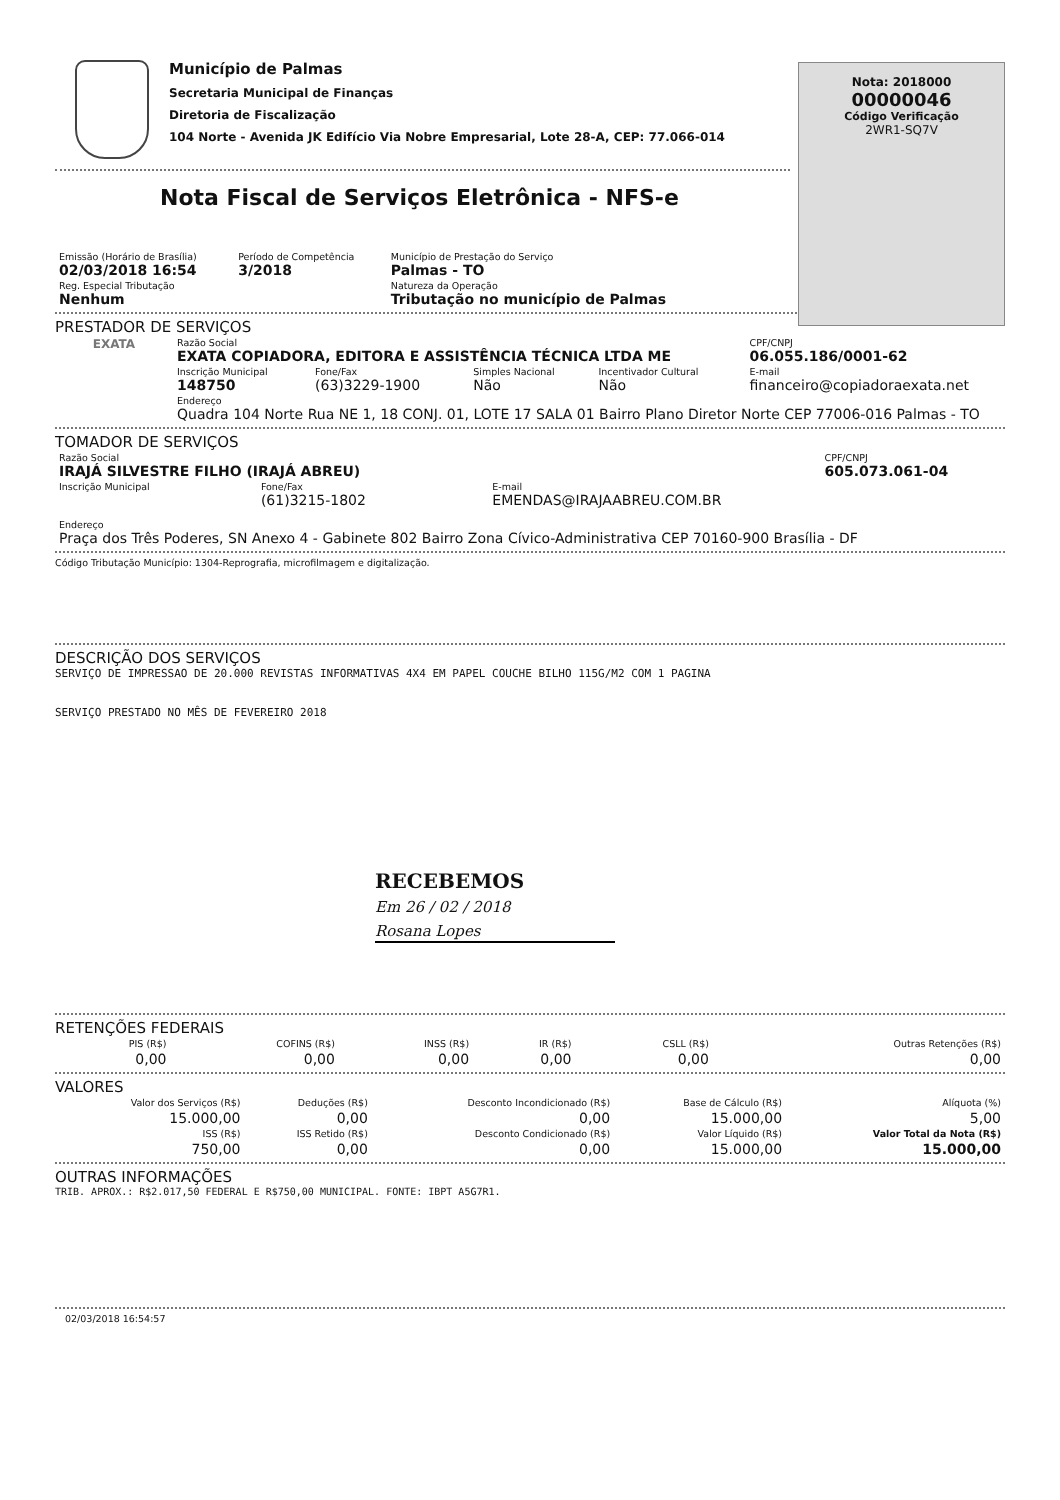Município de Palmas
Secretaria Municipal de Finanças
Diretoria de Fiscalização
104 Norte - Avenida JK Edifício Via Nobre Empresarial, Lote 28-A, CEP: 77.066-014
Nota: 2018000
00000046
Código Verificação
2WR1-SQ7V
Nota Fiscal de Serviços Eletrônica - NFS-e
| Emissão (Horário de Brasília) 02/03/2018 16:54 | Período de Competência 3/2018 | Município de Prestação do Serviço Palmas - TO |
| Reg. Especial Tributação Nenhum | | Natureza da Operação Tributação no município de Palmas |
PRESTADOR DE SERVIÇOS
| EXATA | Razão Social EXATA COPIADORA, EDITORA E ASSISTÊNCIA TÉCNICA LTDA ME | | | | CPF/CNPJ 06.055.186/0001-62 |
| | Inscrição Municipal 148750 | Fone/Fax (63)3229-1900 | Simples Nacional Não | Incentivador Cultural Não | E-mail financeiro@copiadoraexata.net |
| | Endereço Quadra 104 Norte Rua NE 1, 18 CONJ. 01, LOTE 17 SALA 01 Bairro Plano Diretor Norte CEP 77006-016 Palmas - TO | | | | |
TOMADOR DE SERVIÇOS
| Razão Social IRAJÁ SILVESTRE FILHO (IRAJÁ ABREU) | | | CPF/CNPJ 605.073.061-04 |
| Inscrição Municipal | Fone/Fax (61)3215-1802 | E-mail EMENDAS@IRAJAABREU.COM.BR | |
| Endereço Praça dos Três Poderes, SN Anexo 4 - Gabinete 802 Bairro Zona Cívico-Administrativa CEP 70160-900 Brasília - DF | | | |
Código Tributação Município: 1304-Reprografia, microfilmagem e digitalização.
DESCRIÇÃO DOS SERVIÇOS
SERVIÇO DE IMPRESSAO DE 20.000 REVISTAS INFORMATIVAS 4X4 EM PAPEL COUCHE BILHO 115G/M2 COM 1 PAGINA
SERVIÇO PRESTADO NO MÊS DE FEVEREIRO 2018
RECEBEMOS
Em 26 / 02 / 2018
Rosana Lopes
RETENÇÕES FEDERAIS
| PIS (R$) | COFINS (R$) | INSS (R$) | IR (R$) | CSLL (R$) | Outras Retenções (R$) |
| 0,00 | 0,00 | 0,00 | 0,00 | 0,00 | 0,00 |
VALORES
| Valor dos Serviços (R$) | Deduções (R$) | Desconto Incondicionado (R$) | Base de Cálculo (R$) | Alíquota (%) |
| 15.000,00 | 0,00 | 0,00 | 15.000,00 | 5,00 |
| ISS (R$) | ISS Retido (R$) | Desconto Condicionado (R$) | Valor Líquido (R$) | Valor Total da Nota (R$) |
| 750,00 | 0,00 | 0,00 | 15.000,00 | 15.000,00 |
OUTRAS INFORMAÇÕES
TRIB. APROX.: R$2.017,50 FEDERAL E R$750,00 MUNICIPAL. FONTE: IBPT A5G7R1.
02/03/2018 16:54:57